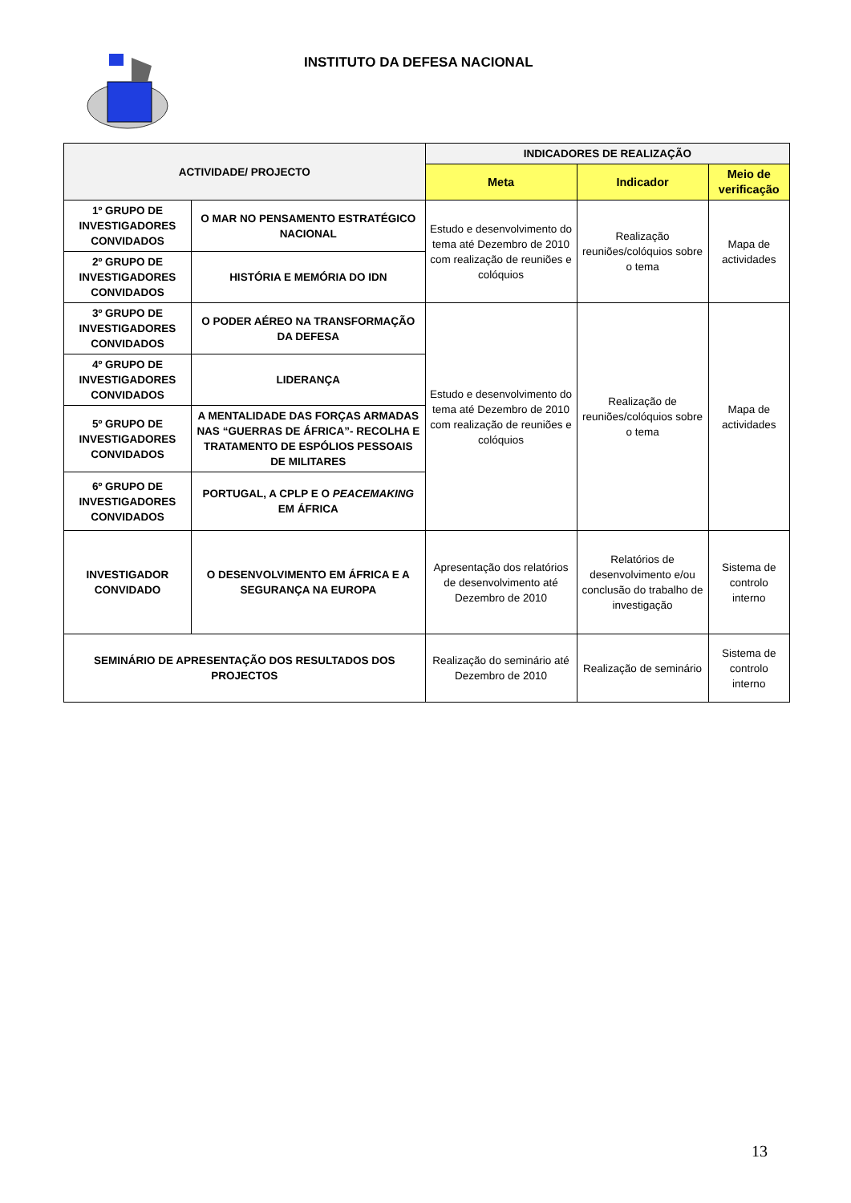INSTITUTO DA DEFESA NACIONAL
| ACTIVIDADE/ PROJECTO | | INDICADORES DE REALIZAÇÃO | | |
| --- | --- | --- | --- | --- |
| | | Meta | Indicador | Meio de verificação |
| 1º GRUPO DE INVESTIGADORES CONVIDADOS | O MAR NO PENSAMENTO ESTRATÉGICO NACIONAL | Estudo e desenvolvimento do tema até Dezembro de 2010 com realização de reuniões e colóquios | Realização reuniões/colóquios sobre o tema | Mapa de actividades |
| 2º GRUPO DE INVESTIGADORES CONVIDADOS | HISTÓRIA E MEMÓRIA DO IDN | | | |
| 3º GRUPO DE INVESTIGADORES CONVIDADOS | O PODER AÉREO NA TRANSFORMAÇÃO DA DEFESA | Estudo e desenvolvimento do tema até Dezembro de 2010 com realização de reuniões e colóquios | Realização de reuniões/colóquios sobre o tema | Mapa de actividades |
| 4º GRUPO DE INVESTIGADORES CONVIDADOS | LIDERANÇA | | | |
| 5º GRUPO DE INVESTIGADORES CONVIDADOS | A MENTALIDADE DAS FORÇAS ARMADAS NAS “GUERRAS DE ÁFRICA”- RECOLHA E TRATAMENTO DE ESPÓLIOS PESSOAIS DE MILITARES | | | |
| 6º GRUPO DE INVESTIGADORES CONVIDADOS | PORTUGAL, A CPLP E O PEACEMAKING EM ÁFRICA | | | |
| INVESTIGADOR CONVIDADO | O DESENVOLVIMENTO EM ÁFRICA E A SEGURANÇA NA EUROPA | Apresentação dos relatórios de desenvolvimento até Dezembro de 2010 | Relatórios de desenvolvimento e/ou conclusão do trabalho de investigação | Sistema de controlo interno |
| SEMINÁRIO DE APRESENTAÇÃO DOS RESULTADOS DOS PROJECTOS | | Realização do seminário até Dezembro de 2010 | Realização de seminário | Sistema de controlo interno |
13